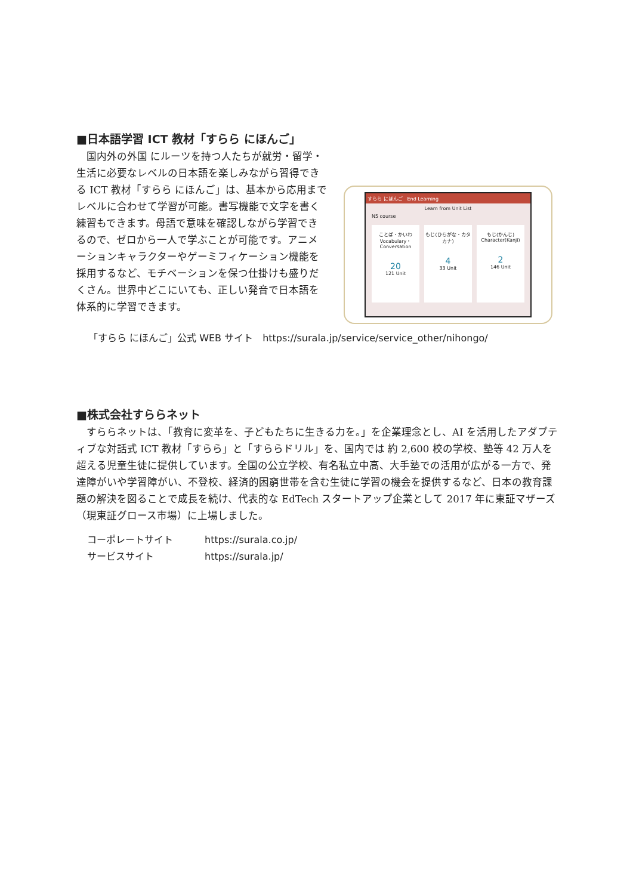■日本語学習 ICT 教材「すらら にほんご」
　国内外の外国 にルーツを持つ人たちが就労・留学・生活に必要なレベルの日本語を楽しみながら習得できる ICT 教材「すらら にほんご」は、基本から応用までレベルに合わせて学習が可能。書写機能で文字を書く練習もできます。母語で意味を確認しながら学習できるので、ゼロから一人で学ぶことが可能です。アニメーションキャラクターやゲーミフィケーション機能を採用するなど、モチベーションを保つ仕掛けも盛りだくさん。世界中どこにいても、正しい発音で日本語を体系的に学習できます。
すらら にほんご　End Learning
Learn from Unit List
N5 course
ことば・かいわ
Vocabulary・Conversation
20
121 Unit
もじ(ひらがな・カタカナ)
4
33 Unit
もじ(かんじ)
Character(Kanji)
2
146 Unit
「すらら にほんご」公式 WEB サイト　https://surala.jp/service/service_other/nihongo/
■株式会社すららネット
　すららネットは、「教育に変革を、子どもたちに生きる力を。」を企業理念とし、AI を活用したアダプティブな対話式 ICT 教材「すらら」と「すららドリル」を、国内では 約 2,600 校の学校、塾等 42 万人を超える児童生徒に提供しています。全国の公立学校、有名私立中高、大手塾での活用が広がる一方で、発達障がいや学習障がい、不登校、経済的困窮世帯を含む生徒に学習の機会を提供するなど、日本の教育課題の解決を図ることで成長を続け、代表的な EdTech スタートアップ企業として 2017 年に東証マザーズ（現東証グロース市場）に上場しました。
コーポレートサイト https://surala.co.jp/
サービスサイト https://surala.jp/